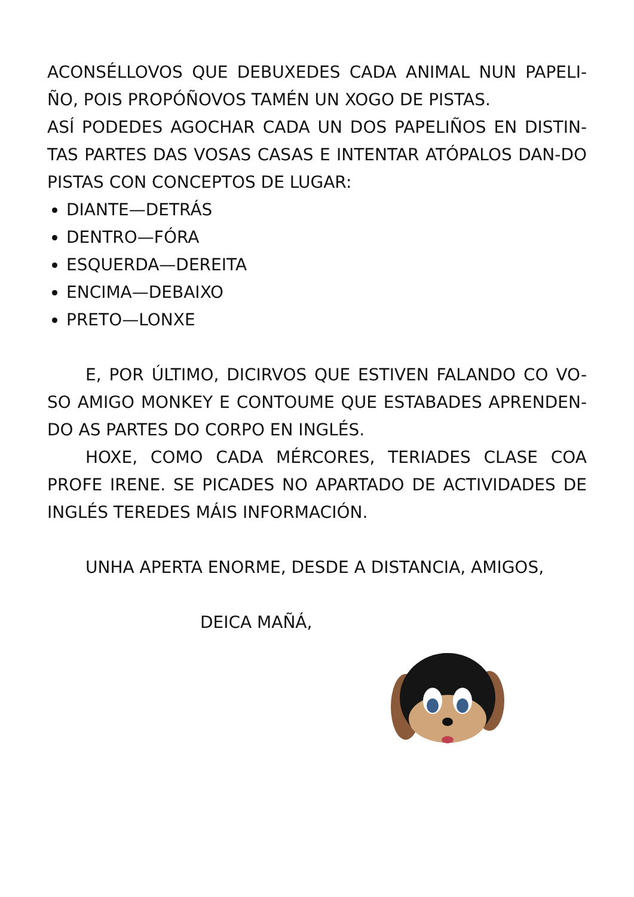ACONSÉLLOVOS QUE DEBUXEDES CADA ANIMAL NUN PAPELI-ÑO, POIS PROPÓÑOVOS TAMÉN UN XOGO DE PISTAS.
ASÍ PODEDES AGOCHAR CADA UN DOS PAPELIÑOS EN DISTIN-TAS PARTES DAS VOSAS CASAS E INTENTAR ATÓPALOS DAN-DO PISTAS CON CONCEPTOS DE LUGAR:
DIANTE—DETRÁS
DENTRO—FÓRA
ESQUERDA—DEREITA
ENCIMA—DEBAIXO
PRETO—LONXE
E, POR ÚLTIMO, DICIRVOS QUE ESTIVEN FALANDO CO VO-SO AMIGO MONKEY E CONTOUME QUE ESTABADES APRENDEN-DO AS PARTES DO CORPO EN INGLÉS.
HOXE, COMO CADA MÉRCORES, TERIADES CLASE COA PROFE IRENE. SE PICADES NO APARTADO DE ACTIVIDADES DE INGLÉS TEREDES MÁIS INFORMACIÓN.
UNHA APERTA ENORME, DESDE A DISTANCIA, AMIGOS,
DEICA MAÑÁ,